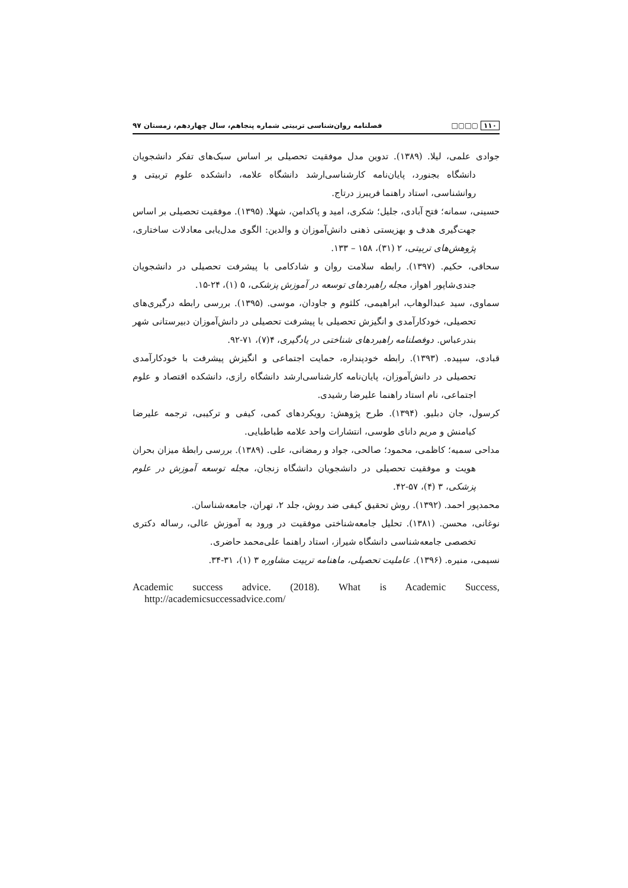۱۱۰ ▢□▢□ فصلنامه روان‌شناسی تربیتی شماره پنجاهم، سال چهاردهم، زمستان ۹۷
جوادی علمی، لیلا. (۱۳۸۹). تدوین مدل موفقیت تحصیلی بر اساس سبک‌های تفکر دانشجویان دانشگاه بجنورد، پایان‌نامه کارشناسی‌ارشد دانشگاه علامه، دانشکده علوم تربیتی و روانشناسی، استاد راهنما فریبرز درتاج.
حسینی، سمانه؛ فتح آبادی، جلیل؛ شکری، امید و پاکدامن، شهلا. (۱۳۹۵). موفقیت تحصیلی بر اساس جهت‌گیری هدف و بهزیستی ذهنی دانش‌آموزان و والدین: الگوی مدل‌یابی معادلات ساختاری، پژوهش‌های تربیتی، ۲ (۳۱)، ۱۵۸ – ۱۳۳.
سحاقی، حکیم. (۱۳۹۷). رابطه سلامت روان و شادکامی با پیشرفت تحصیلی در دانشجویان جندی‌شاپور اهواز، مجله راهبردهای توسعه در آموزش پزشکی، ۵ (۱)، ۲۴-۱۵.
سماوی، سید عبدالوهاب، ابراهیمی، کلثوم و جاودان، موسی. (۱۳۹۵). بررسی رابطه درگیری‌های تحصیلی، خودکارآمدی و انگیزش تحصیلی با پیشرفت تحصیلی در دانش‌آموزان دبیرستانی شهر بندرعباس. دوفصلنامه راهبردهای شناختی در یادگیری، ۴(۷)، ۷۱-۹۲.
قبادی، سپیده. (۱۳۹۳). رابطه خودپنداره، حمایت اجتماعی و انگیزش پیشرفت با خودکارآمدی تحصیلی در دانش‌آموزان، پایان‌نامه کارشناسی‌ارشد دانشگاه رازی، دانشکده اقتصاد و علوم اجتماعی، نام استاد راهنما علیرضا رشیدی.
کرسول، جان دبلیو. (۱۳۹۴). طرح پژوهش: رویکردهای کمی، کیفی و ترکیبی، ترجمه علیرضا کیامنش و مریم دانای طوسی، انتشارات واحد علامه طباطبایی.
مداحی سمیه؛ کاظمی، محمود؛ صالحی، جواد و رمضانی، علی. (۱۳۸۹). بررسی رابطهٔ میزان بحران هویت و موفقیت تحصیلی در دانشجویان دانشگاه زنجان، مجله توسعه آموزش در علوم پزشکی، ۳ (۴)، ۵۷-۴۲.
محمدپور احمد. (۱۳۹۲). روش تحقیق کیفی ضد روش، جلد ۲، تهران، جامعه‌شناسان.
نوغانی، محسن. (۱۳۸۱). تحلیل جامعه‌شناختی موفقیت در ورود به آموزش عالی، رساله دکتری تخصصی جامعه‌شناسی دانشگاه شیراز، استاد راهنما علی‌محمد حاضری.
نسیمی، منیره. (۱۳۹۶). عاملیت تحصیلی، ماهنامه تربیت مشاوره ۳ (۱)، ۳۱-۳۴.
Academic success advice. (2018). What is Academic Success, http://academicsuccessadvice.com/